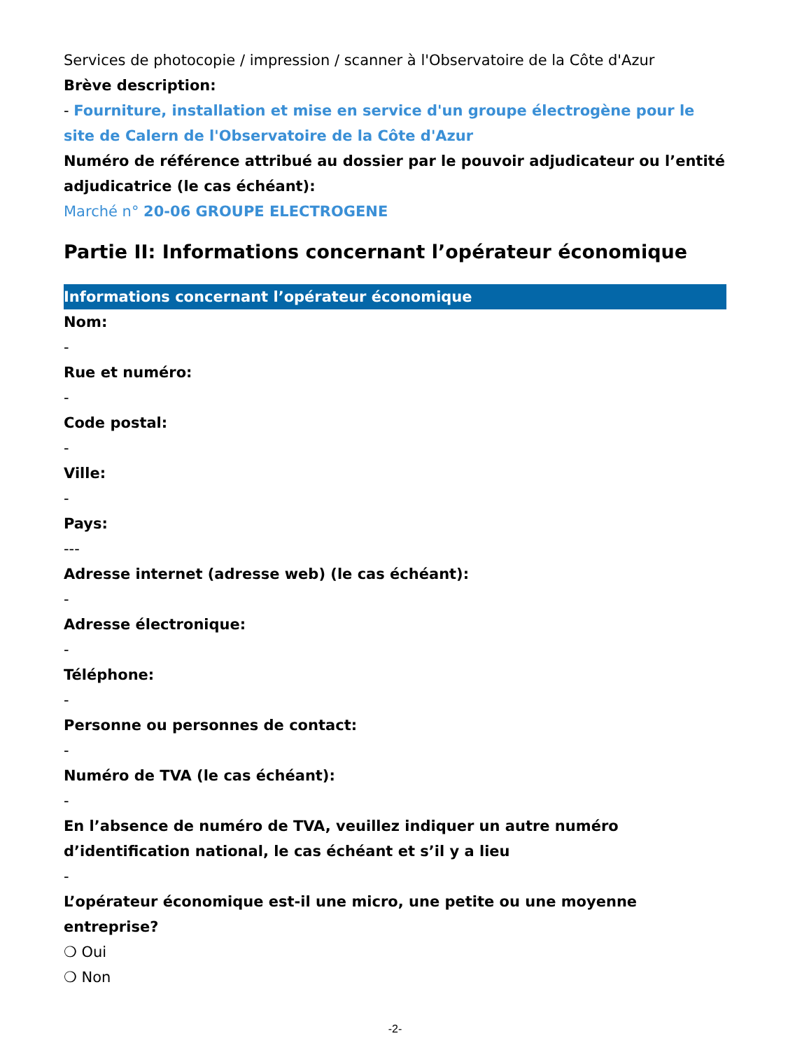Services de photocopie / impression / scanner à l'Observatoire de la Côte d'Azur
Brève description:
- Fourniture, installation et mise en service d'un groupe électrogène pour le site de Calern de l'Observatoire de la Côte d'Azur
Numéro de référence attribué au dossier par le pouvoir adjudicateur ou l’entité adjudicatrice (le cas échéant):
Marché n° 20-06 GROUPE ELECTROGENE
Partie II: Informations concernant l’opérateur économique
Informations concernant l’opérateur économique
Nom:
-
Rue et numéro:
-
Code postal:
-
Ville:
-
Pays:
---
Adresse internet (adresse web) (le cas échéant):
-
Adresse électronique:
-
Téléphone:
-
Personne ou personnes de contact:
-
Numéro de TVA (le cas échéant):
-
En l’absence de numéro de TVA, veuillez indiquer un autre numéro d’identification national, le cas échéant et s’il y a lieu
-
L’opérateur économique est-il une micro, une petite ou une moyenne entreprise?
❍ Oui
❍ Non
-2-